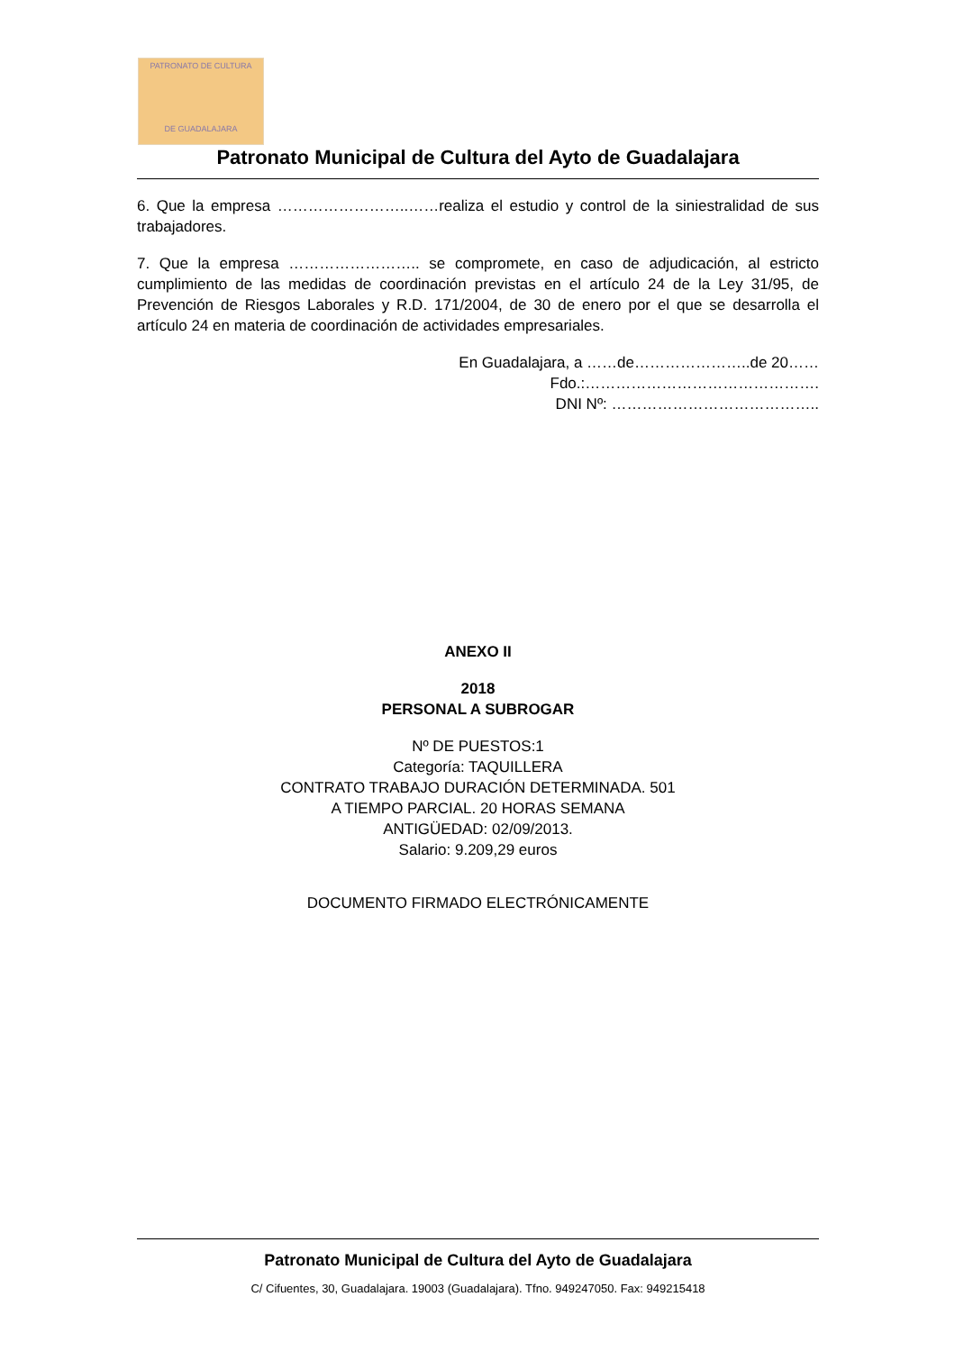PATRONATO DE CULTURA
DE GUADALAJARA
Patronato Municipal de Cultura del Ayto de Guadalajara
6. Que la empresa ……………………..……realiza el estudio y control de la siniestralidad de sus trabajadores.
7. Que la empresa …………………….. se compromete, en caso de adjudicación, al estricto cumplimiento de las medidas de coordinación previstas en el artículo 24 de la Ley 31/95, de Prevención de Riesgos Laborales y R.D. 171/2004, de 30 de enero por el que se desarrolla el artículo 24 en materia de coordinación de actividades empresariales.
En Guadalajara, a ……de…………………..de 20……
Fdo.:……………………………………….
DNI Nº: …………………………………..
ANEXO II
2018
PERSONAL A SUBROGAR
Nº DE PUESTOS:1
Categoría: TAQUILLERA
CONTRATO TRABAJO DURACIÓN DETERMINADA. 501
A TIEMPO PARCIAL. 20 HORAS SEMANA
ANTIGÜEDAD: 02/09/2013.
Salario: 9.209,29 euros
DOCUMENTO FIRMADO ELECTRÓNICAMENTE
Patronato Municipal de Cultura del Ayto de Guadalajara
C/ Cifuentes, 30, Guadalajara. 19003 (Guadalajara). Tfno. 949247050. Fax: 949215418